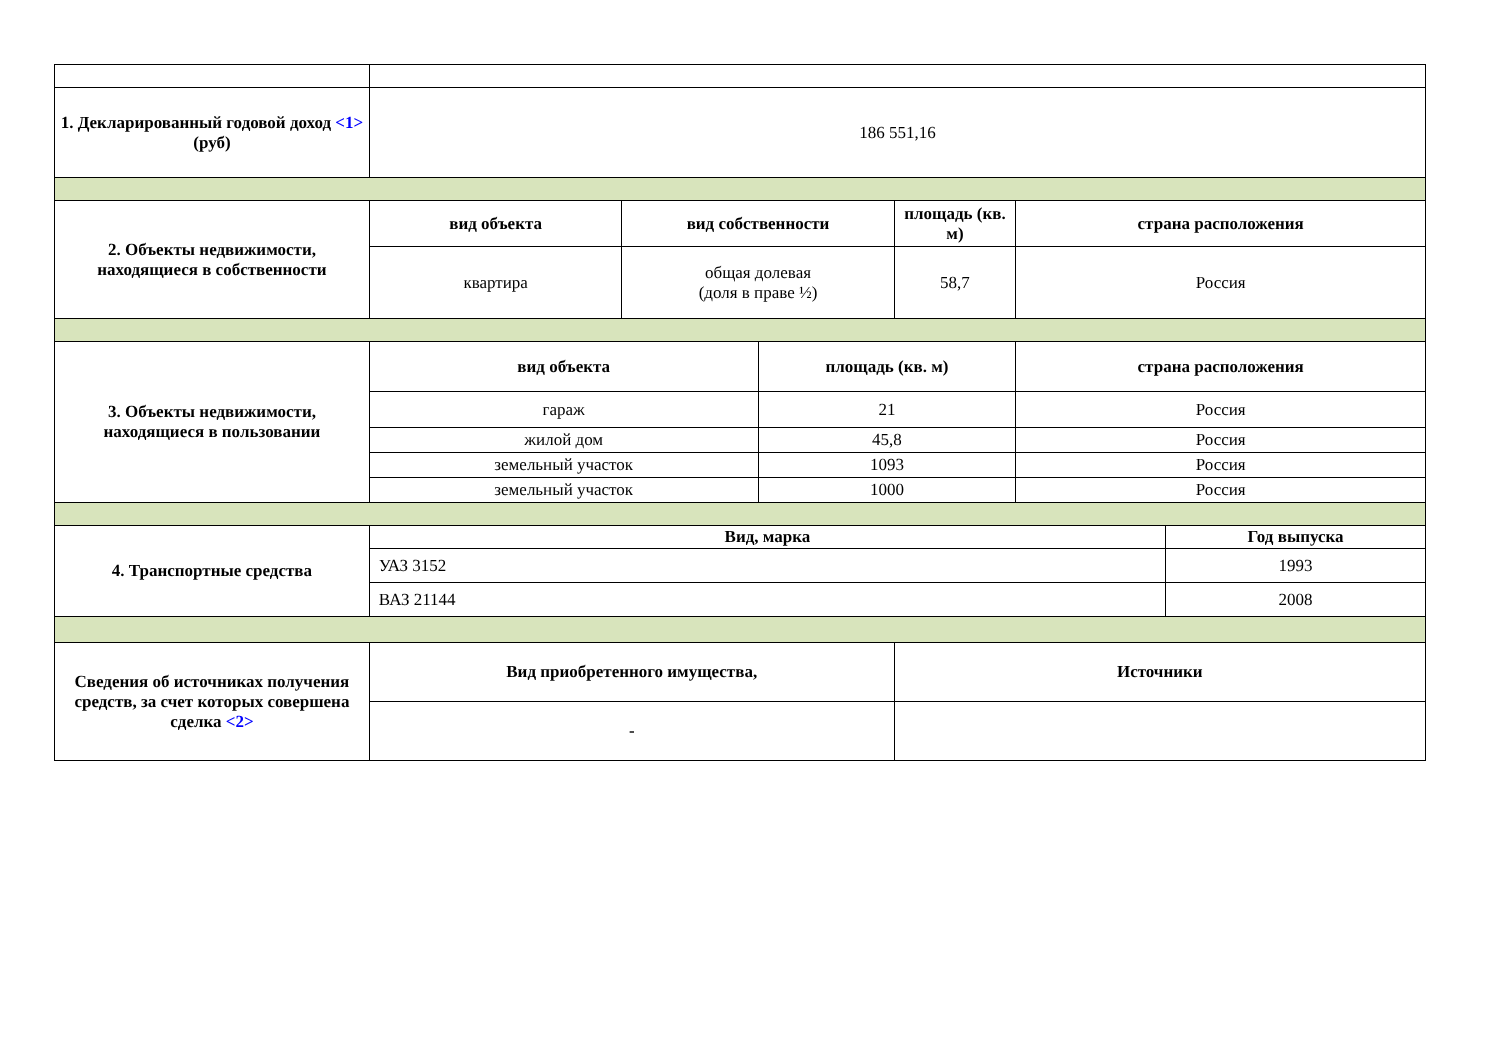| 1. Декларированный годовой доход <1> (руб) | 186 551,16 | | | | | |
| 2. Объекты недвижимости, находящиеся в собственности | вид объекта | вид собственности | | площадь (кв. м) | страна расположения | |
| | квартира | общая долевая (доля в праве ½) | | 58,7 | Россия | |
| 3. Объекты недвижимости, находящиеся в пользовании | вид объекта | | площадь (кв. м) | | страна расположения | |
| | гараж | | 21 | | Россия | |
| | жилой дом | | 45,8 | | Россия | |
| | земельный участок | | 1093 | | Россия | |
| | земельный участок | | 1000 | | Россия | |
| 4. Транспортные средства | Вид, марка | | | | | Год выпуска |
| | УАЗ 3152 | | | | | 1993 |
| | ВАЗ 21144 | | | | | 2008 |
| Сведения об источниках получения средств, за счет которых совершена сделка <2> | Вид приобретенного имущества, | | | Источники | | |
| | - | | | | | |